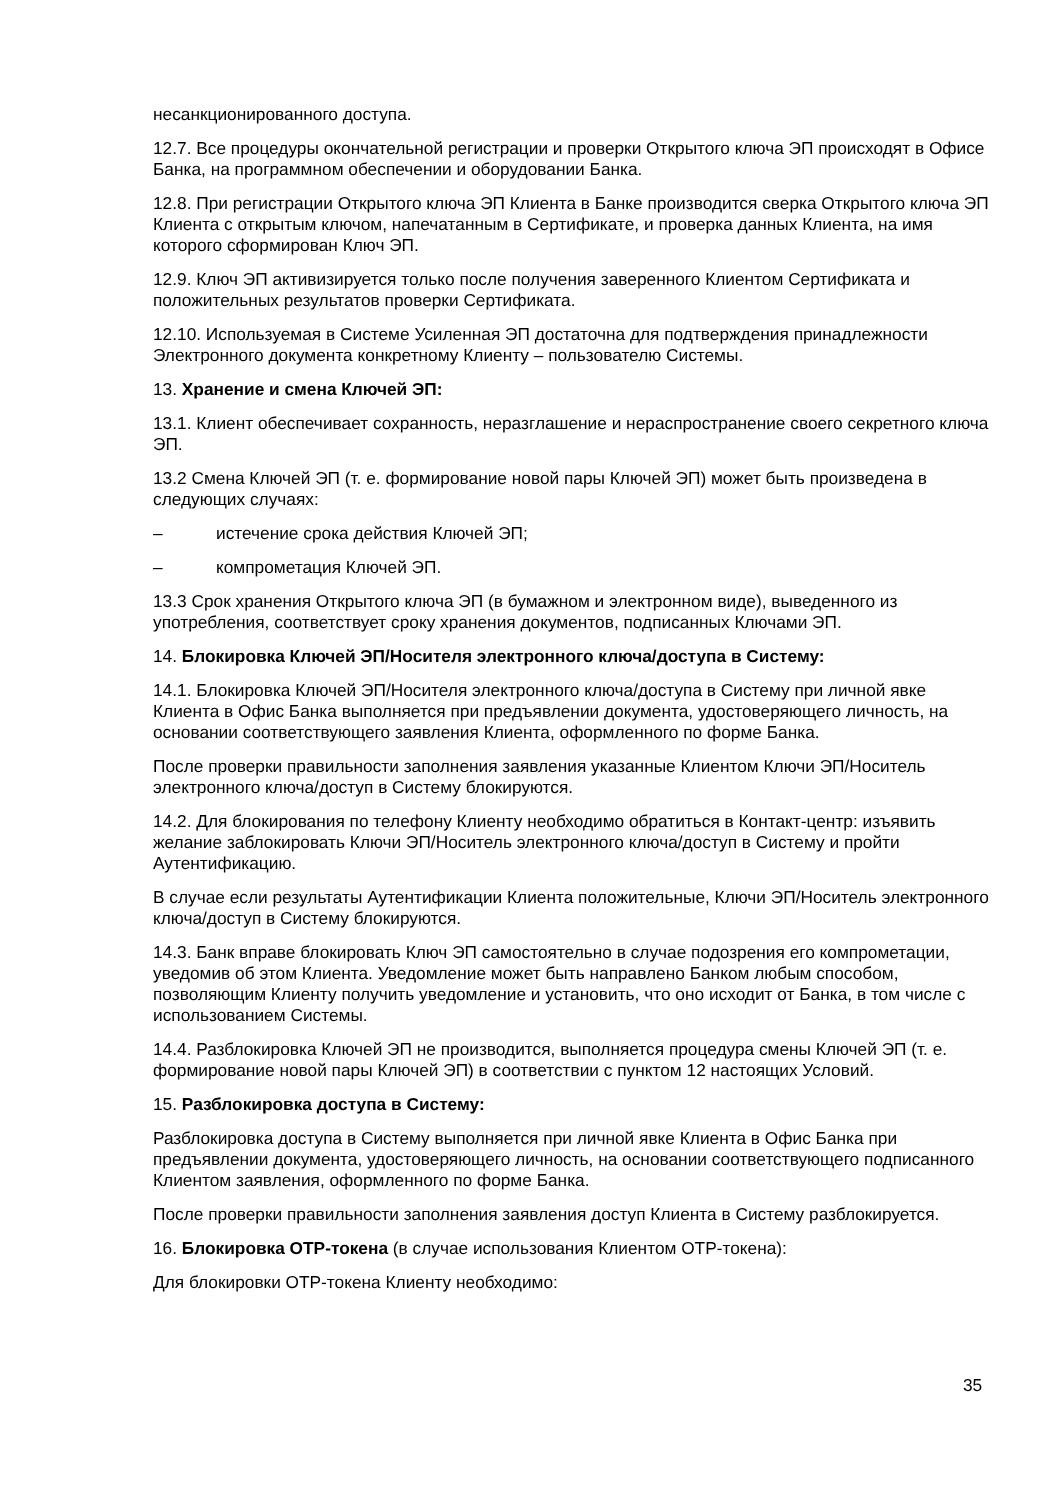несанкционированного доступа.
12.7. Все процедуры окончательной регистрации и проверки Открытого ключа ЭП происходят в Офисе Банка, на программном обеспечении и оборудовании Банка.
12.8. При регистрации Открытого ключа ЭП Клиента в Банке производится сверка Открытого ключа ЭП Клиента с открытым ключом, напечатанным в Сертификате, и проверка данных Клиента, на имя которого сформирован Ключ ЭП.
12.9. Ключ ЭП активизируется только после получения заверенного Клиентом Сертификата и положительных результатов проверки Сертификата.
12.10. Используемая в Системе Усиленная ЭП достаточна для подтверждения принадлежности Электронного документа конкретному Клиенту – пользователю Системы.
13. Хранение и смена Ключей ЭП:
13.1. Клиент обеспечивает сохранность, неразглашение и нераспространение своего секретного ключа ЭП.
13.2 Смена Ключей ЭП (т. е. формирование новой пары Ключей ЭП) может быть произведена в следующих случаях:
– истечение срока действия Ключей ЭП;
– компрометация Ключей ЭП.
13.3 Срок хранения Открытого ключа ЭП (в бумажном и электронном виде), выведенного из употребления, соответствует сроку хранения документов, подписанных Ключами ЭП.
14. Блокировка Ключей ЭП/Носителя электронного ключа/доступа в Систему:
14.1. Блокировка Ключей ЭП/Носителя электронного ключа/доступа в Систему при личной явке Клиента в Офис Банка выполняется при предъявлении документа, удостоверяющего личность, на основании соответствующего заявления Клиента, оформленного по форме Банка.
После проверки правильности заполнения заявления указанные Клиентом Ключи ЭП/Носитель электронного ключа/доступ в Систему блокируются.
14.2. Для блокирования по телефону Клиенту необходимо обратиться в Контакт-центр: изъявить желание заблокировать Ключи ЭП/Носитель электронного ключа/доступ в Систему и пройти Аутентификацию.
В случае если результаты Аутентификации Клиента положительные, Ключи ЭП/Носитель электронного ключа/доступ в Систему блокируются.
14.3. Банк вправе блокировать Ключ ЭП самостоятельно в случае подозрения его компрометации, уведомив об этом Клиента. Уведомление может быть направлено Банком любым способом, позволяющим Клиенту получить уведомление и установить, что оно исходит от Банка, в том числе с использованием Системы.
14.4. Разблокировка Ключей ЭП не производится, выполняется процедура смены Ключей ЭП (т. е. формирование новой пары Ключей ЭП) в соответствии с пунктом 12 настоящих Условий.
15. Разблокировка доступа в Систему:
Разблокировка доступа в Систему выполняется при личной явке Клиента в Офис Банка при предъявлении документа, удостоверяющего личность, на основании соответствующего подписанного Клиентом заявления, оформленного по форме Банка.
После проверки правильности заполнения заявления доступ Клиента в Систему разблокируется.
16. Блокировка OTP-токена (в случае использования Клиентом OTP-токена):
Для блокировки OTP-токена Клиенту необходимо:
35